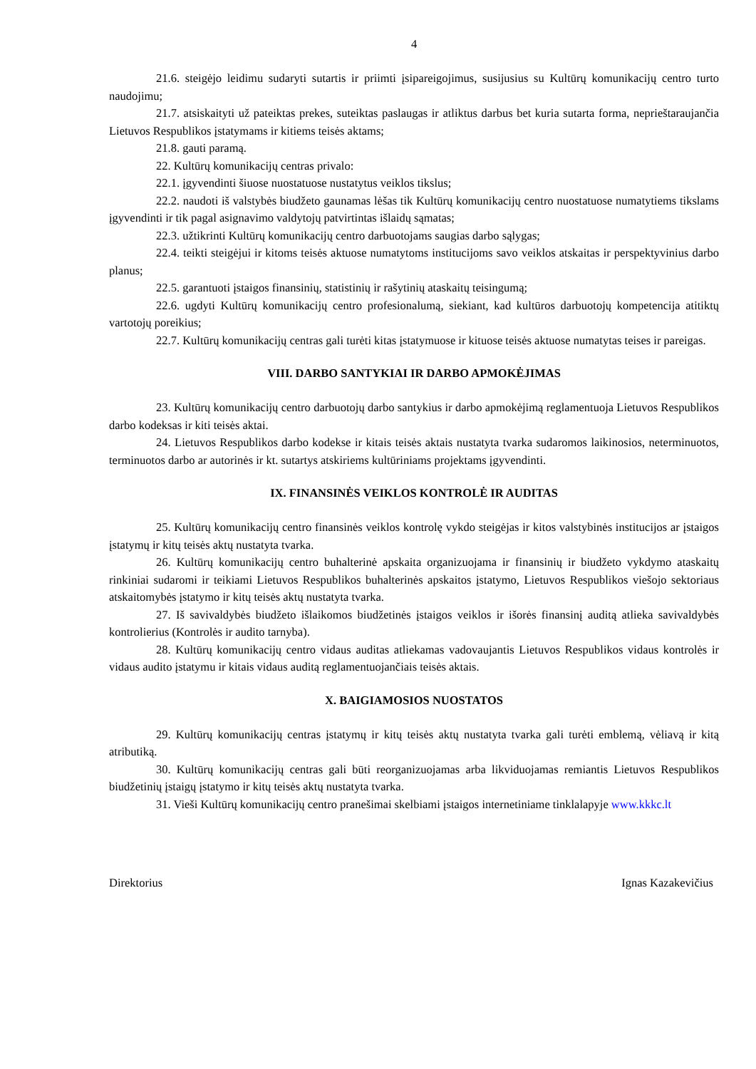4
21.6. steigėjo leidimu sudaryti sutartis ir priimti įsipareigojimus, susijusius su Kultūrų komunikacijų centro turto naudojimu;
21.7. atsiskaityti už pateiktas prekes, suteiktas paslaugas ir atliktus darbus bet kuria sutarta forma, neprieštaraujančia Lietuvos Respublikos įstatymams ir kitiems teisės aktams;
21.8. gauti paramą.
22. Kultūrų komunikacijų centras privalo:
22.1. įgyvendinti šiuose nuostatuose nustatytus veiklos tikslus;
22.2. naudoti iš valstybės biudžeto gaunamas lėšas tik Kultūrų komunikacijų centro nuostatuose numatytiems tikslams įgyvendinti ir tik pagal asignavimo valdytojų patvirtintas išlaidų sąmatas;
22.3. užtikrinti Kultūrų komunikacijų centro darbuotojams saugias darbo sąlygas;
22.4. teikti steigėjui ir kitoms teisės aktuose numatytoms institucijoms savo veiklos atskaitas ir perspektyvinius darbo planus;
22.5. garantuoti įstaigos finansinių, statistinių ir rašytinių ataskaitų teisingumą;
22.6. ugdyti Kultūrų komunikacijų centro profesionalumą, siekiant, kad kultūros darbuotojų kompetencija atitiktų vartotojų poreikius;
22.7. Kultūrų komunikacijų centras gali turėti kitas įstatymuose ir kituose teisės aktuose numatytas teises ir pareigas.
VIII. DARBO SANTYKIAI IR DARBO APMOKĖJIMAS
23. Kultūrų komunikacijų centro darbuotojų darbo santykius ir darbo apmokėjimą reglamentuoja Lietuvos Respublikos darbo kodeksas ir kiti teisės aktai.
24. Lietuvos Respublikos darbo kodekse ir kitais teisės aktais nustatyta tvarka sudaromos laikinosios, neterminuotos, terminuotos darbo ar autorinės ir kt. sutartys atskiriems kultūriniams projektams įgyvendinti.
IX. FINANSINĖS VEIKLOS KONTROLĖ IR AUDITAS
25. Kultūrų komunikacijų centro finansinės veiklos kontrolę vykdo steigėjas ir kitos valstybinės institucijos ar įstaigos įstatymų ir kitų teisės aktų nustatyta tvarka.
26. Kultūrų komunikacijų centro buhalterinė apskaita organizuojama ir finansinių ir biudžeto vykdymo ataskaitų rinkiniai sudaromi ir teikiami Lietuvos Respublikos buhalterinės apskaitos įstatymo, Lietuvos Respublikos viešojo sektoriaus atskaitomybės įstatymo ir kitų teisės aktų nustatyta tvarka.
27. Iš savivaldybės biudžeto išlaikomos biudžetinės įstaigos veiklos ir išorės finansinį auditą atlieka savivaldybės kontrolierius (Kontrolės ir audito tarnyba).
28. Kultūrų komunikacijų centro vidaus auditas atliekamas vadovaujantis Lietuvos Respublikos vidaus kontrolės ir vidaus audito įstatymu ir kitais vidaus auditą reglamentuojančiais teisės aktais.
X. BAIGIAMOSIOS NUOSTATOS
29. Kultūrų komunikacijų centras įstatymų ir kitų teisės aktų nustatyta tvarka gali turėti emblemą, vėliavą ir kitą atributiką.
30. Kultūrų komunikacijų centras gali būti reorganizuojamas arba likviduojamas remiantis Lietuvos Respublikos biudžetinių įstaigų įstatymo ir kitų teisės aktų nustatyta tvarka.
31. Vieši Kultūrų komunikacijų centro pranešimai skelbiami įstaigos internetiniame tinklalapyje www.kkkc.lt
Direktorius Ignas Kazakevičius